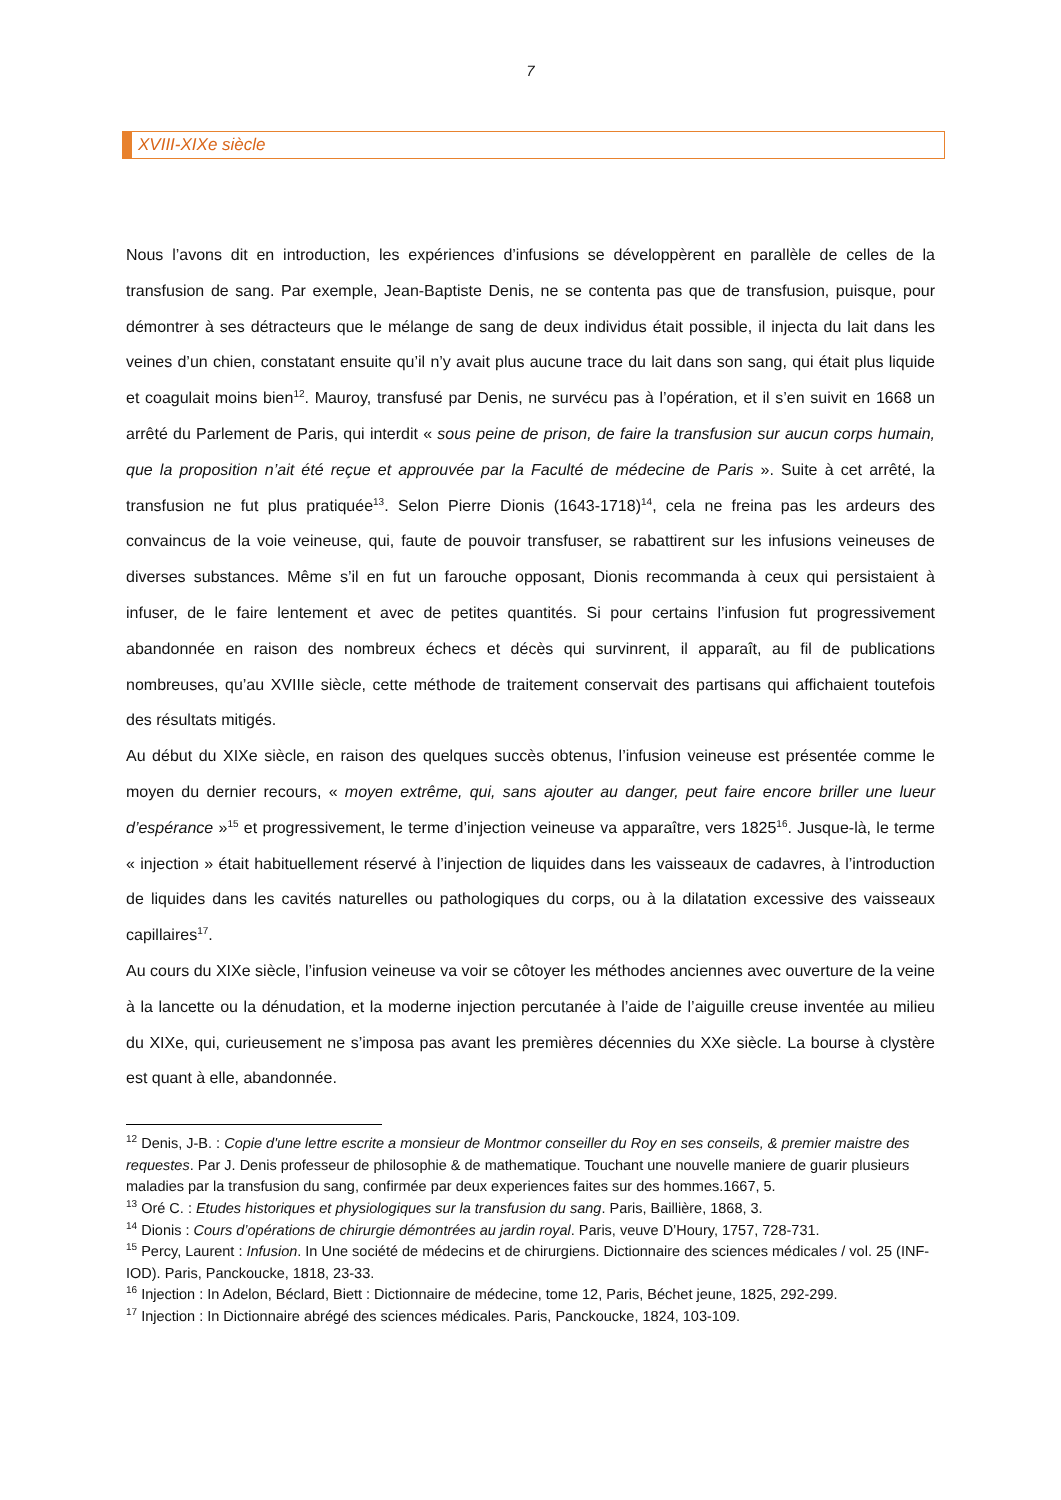7
XVIII-XIXe siècle
Nous l’avons dit en introduction, les expériences d’infusions se développèrent en parallèle de celles de la transfusion de sang. Par exemple, Jean-Baptiste Denis, ne se contenta pas que de transfusion, puisque, pour démontrer à ses détracteurs que le mélange de sang de deux individus était possible, il injecta du lait dans les veines d’un chien, constatant ensuite qu’il n’y avait plus aucune trace du lait dans son sang, qui était plus liquide et coagulait moins bien<sup>12</sup>. Mauroy, transfusé par Denis, ne survécu pas à l’opération, et il s’en suivit en 1668 un arrêté du Parlement de Paris, qui interdit « sous peine de prison, de faire la transfusion sur aucun corps humain, que la proposition n’ait été reçue et approuvée par la Faculté de médecine de Paris ». Suite à cet arrêté, la transfusion ne fut plus pratiquée<sup>13</sup>. Selon Pierre Dionis (1643-1718)<sup>14</sup>, cela ne freina pas les ardeurs des convaincus de la voie veineuse, qui, faute de pouvoir transfuser, se rabattirent sur les infusions veineuses de diverses substances. Même s’il en fut un farouche opposant, Dionis recommanda à ceux qui persistaient à infuser, de le faire lentement et avec de petites quantités. Si pour certains l’infusion fut progressivement abandonnée en raison des nombreux échecs et décès qui survinrent, il apparaît, au fil de publications nombreuses, qu’au XVIIIe siècle, cette méthode de traitement conservait des partisans qui affichaient toutefois des résultats mitigés.
Au début du XIXe siècle, en raison des quelques succès obtenus, l’infusion veineuse est présentée comme le moyen du dernier recours, « moyen extrême, qui, sans ajouter au danger, peut faire encore briller une lueur d’espérance »<sup>15</sup> et progressivement, le terme d’injection veineuse va apparaître, vers 1825<sup>16</sup>. Jusque-là, le terme « injection » était habituellement réservé à l’injection de liquides dans les vaisseaux de cadavres, à l’introduction de liquides dans les cavités naturelles ou pathologiques du corps, ou à la dilatation excessive des vaisseaux capillaires<sup>17</sup>.
Au cours du XIXe siècle, l’infusion veineuse va voir se côtoyer les méthodes anciennes avec ouverture de la veine à la lancette ou la dénudation, et la moderne injection percutanée à l’aide de l’aiguille creuse inventée au milieu du XIXe, qui, curieusement ne s’imposa pas avant les premières décennies du XXe siècle. La bourse à clystère est quant à elle, abandonnée.
<sup>12</sup> Denis, J-B. : Copie d'une lettre escrite a monsieur de Montmor conseiller du Roy en ses conseils, & premier maistre des requestes. Par J. Denis professeur de philosophie & de mathematique. Touchant une nouvelle maniere de guarir plusieurs maladies par la transfusion du sang, confirmée par deux experiences faites sur des hommes.1667, 5.
<sup>13</sup> Oré C. : Etudes historiques et physiologiques sur la transfusion du sang. Paris, Baillière, 1868, 3.
<sup>14</sup> Dionis : Cours d’opérations de chirurgie démontrées au jardin royal. Paris, veuve D’Houry, 1757, 728-731.
<sup>15</sup> Percy, Laurent : Infusion. In Une société de médecins et de chirurgiens. Dictionnaire des sciences médicales / vol. 25 (INF-IOD). Paris, Panckoucke, 1818, 23-33.
<sup>16</sup> Injection : In Adelon, Béclard, Biett : Dictionnaire de médecine, tome 12, Paris, Béchet jeune, 1825, 292-299.
<sup>17</sup> Injection : In Dictionnaire abrégé des sciences médicales. Paris, Panckoucke, 1824, 103-109.